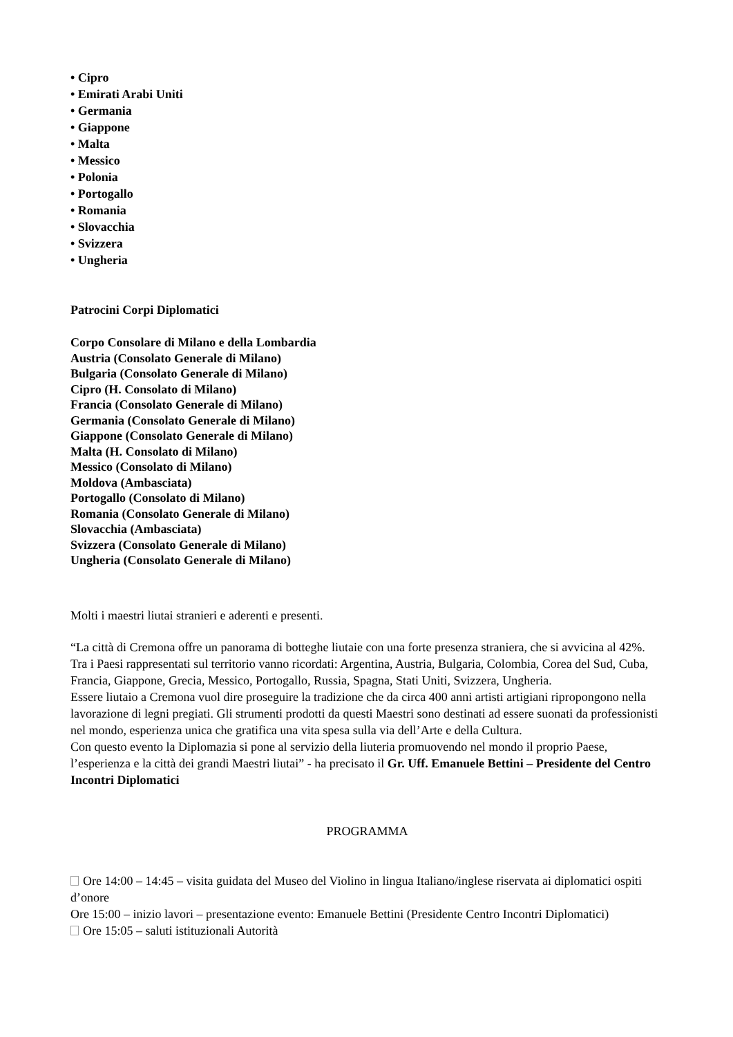• Cipro
• Emirati Arabi Uniti
• Germania
• Giappone
• Malta
• Messico
• Polonia
• Portogallo
• Romania
• Slovacchia
• Svizzera
• Ungheria
Patrocini Corpi Diplomatici
Corpo Consolare di Milano e della Lombardia
Austria (Consolato Generale di Milano)
Bulgaria (Consolato Generale di Milano)
Cipro (H. Consolato di Milano)
Francia (Consolato Generale di Milano)
Germania (Consolato Generale di Milano)
Giappone (Consolato Generale di Milano)
Malta (H. Consolato di Milano)
Messico (Consolato di Milano)
Moldova (Ambasciata)
Portogallo (Consolato di Milano)
Romania (Consolato Generale di Milano)
Slovacchia (Ambasciata)
Svizzera (Consolato Generale di Milano)
Ungheria (Consolato Generale di Milano)
Molti i maestri liutai stranieri e aderenti e presenti.
“La città di Cremona offre un panorama di botteghe liutaie con una forte presenza straniera, che si avvicina al 42%. Tra i Paesi rappresentati sul territorio vanno ricordati: Argentina, Austria, Bulgaria, Colombia, Corea del Sud, Cuba, Francia, Giappone, Grecia, Messico, Portogallo, Russia, Spagna, Stati Uniti, Svizzera, Ungheria.
Essere liutaio a Cremona vuol dire proseguire la tradizione che da circa 400 anni artisti artigiani ripropongono nella lavorazione di legni pregiati. Gli strumenti prodotti da questi Maestri sono destinati ad essere suonati da professionisti nel mondo, esperienza unica che gratifica una vita spesa sulla via dell’Arte e della Cultura.
Con questo evento la Diplomazia si pone al servizio della liuteria promuovendo nel mondo il proprio Paese, l’esperienza e la città dei grandi Maestri liutai” - ha precisato il Gr. Uff. Emanuele Bettini – Presidente del Centro Incontri Diplomatici
PROGRAMMA
Ore 14:00 – 14:45 – visita guidata del Museo del Violino in lingua Italiano/inglese riservata ai diplomatici ospiti d’onore
Ore 15:00 – inizio lavori – presentazione evento: Emanuele Bettini (Presidente Centro Incontri Diplomatici)
Ore 15:05 – saluti istituzionali Autorità